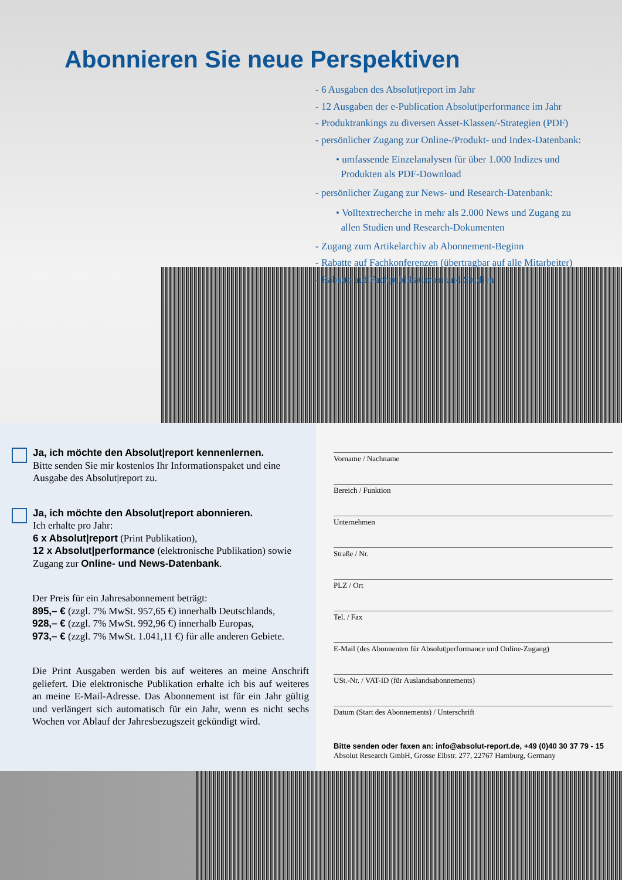Abonnieren Sie neue Perspektiven
- 6 Ausgaben des Absolut|report im Jahr
- 12 Ausgaben der e-Publication Absolut|performance im Jahr
- Produktrankings zu diversen Asset-Klassen/-Strategien (PDF)
- persönlicher Zugang zur Online-/Produkt- und Index-Datenbank:
• umfassende Einzelanalysen für über 1.000 Indizes und
Produkten als PDF-Download
- persönlicher Zugang zur News- und Research-Datenbank:
• Volltextrecherche in mehr als 2.000 News und Zugang zu
allen Studien und Research-Dokumenten
- Zugang zum Artikelarchiv ab Abonnement-Beginn
- Rabatte auf Fachkonferenzen (übertragbar auf alle Mitarbeiter)
- Rabatte auf Fachpublikationen und Studien
Ja, ich möchte den Absolut|report kennenlernen.
Bitte senden Sie mir kostenlos Ihr Informationspaket und eine Ausgabe des Absolut|report zu.
Ja, ich möchte den Absolut|report abonnieren.
Ich erhalte pro Jahr:
6 x Absolut|report (Print Publikation),
12 x Absolut|performance (elektronische Publikation) sowie Zugang zur Online- und News-Datenbank.
Der Preis für ein Jahresabonnement beträgt:
895,– € (zzgl. 7% MwSt. 957,65 €) innerhalb Deutschlands,
928,– € (zzgl. 7% MwSt. 992,96 €) innerhalb Europas,
973,– € (zzgl. 7% MwSt. 1.041,11 €) für alle anderen Gebiete.
Die Print Ausgaben werden bis auf weiteres an meine Anschrift geliefert. Die elektronische Publikation erhalte ich bis auf weiteres an meine E-Mail-Adresse. Das Abonnement ist für ein Jahr gültig und verlängert sich automatisch für ein Jahr, wenn es nicht sechs Wochen vor Ablauf der Jahresbezugszeit gekündigt wird.
Vorname / Nachname
Bereich / Funktion
Unternehmen
Straße / Nr.
PLZ / Ort
Tel. / Fax
E-Mail (des Abonnenten für Absolut|performance und Online-Zugang)
USt.-Nr. / VAT-ID (für Auslandsabonnements)
Datum (Start des Abonnements) / Unterschrift
Bitte senden oder faxen an: info@absolut-report.de, +49 (0)40 30 37 79 - 15
Absolut Research GmbH, Grosse Elbstr. 277, 22767 Hamburg, Germany